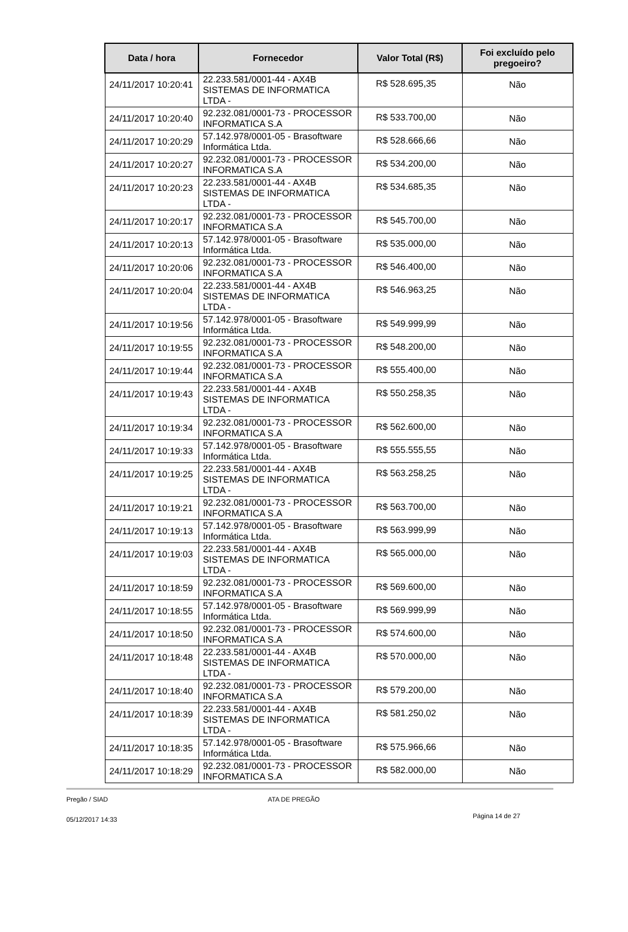| Data / hora | Fornecedor | Valor Total (R$) | Foi excluído pelo pregoeiro? |
| --- | --- | --- | --- |
| 24/11/2017 10:20:41 | 22.233.581/0001-44 - AX4B SISTEMAS DE INFORMATICA LTDA - | R$ 528.695,35 | Não |
| 24/11/2017 10:20:40 | 92.232.081/0001-73 - PROCESSOR INFORMATICA S.A | R$ 533.700,00 | Não |
| 24/11/2017 10:20:29 | 57.142.978/0001-05 - Brasoftware Informática Ltda. | R$ 528.666,66 | Não |
| 24/11/2017 10:20:27 | 92.232.081/0001-73 - PROCESSOR INFORMATICA S.A | R$ 534.200,00 | Não |
| 24/11/2017 10:20:23 | 22.233.581/0001-44 - AX4B SISTEMAS DE INFORMATICA LTDA - | R$ 534.685,35 | Não |
| 24/11/2017 10:20:17 | 92.232.081/0001-73 - PROCESSOR INFORMATICA S.A | R$ 545.700,00 | Não |
| 24/11/2017 10:20:13 | 57.142.978/0001-05 - Brasoftware Informática Ltda. | R$ 535.000,00 | Não |
| 24/11/2017 10:20:06 | 92.232.081/0001-73 - PROCESSOR INFORMATICA S.A | R$ 546.400,00 | Não |
| 24/11/2017 10:20:04 | 22.233.581/0001-44 - AX4B SISTEMAS DE INFORMATICA LTDA - | R$ 546.963,25 | Não |
| 24/11/2017 10:19:56 | 57.142.978/0001-05 - Brasoftware Informática Ltda. | R$ 549.999,99 | Não |
| 24/11/2017 10:19:55 | 92.232.081/0001-73 - PROCESSOR INFORMATICA S.A | R$ 548.200,00 | Não |
| 24/11/2017 10:19:44 | 92.232.081/0001-73 - PROCESSOR INFORMATICA S.A | R$ 555.400,00 | Não |
| 24/11/2017 10:19:43 | 22.233.581/0001-44 - AX4B SISTEMAS DE INFORMATICA LTDA - | R$ 550.258,35 | Não |
| 24/11/2017 10:19:34 | 92.232.081/0001-73 - PROCESSOR INFORMATICA S.A | R$ 562.600,00 | Não |
| 24/11/2017 10:19:33 | 57.142.978/0001-05 - Brasoftware Informática Ltda. | R$ 555.555,55 | Não |
| 24/11/2017 10:19:25 | 22.233.581/0001-44 - AX4B SISTEMAS DE INFORMATICA LTDA - | R$ 563.258,25 | Não |
| 24/11/2017 10:19:21 | 92.232.081/0001-73 - PROCESSOR INFORMATICA S.A | R$ 563.700,00 | Não |
| 24/11/2017 10:19:13 | 57.142.978/0001-05 - Brasoftware Informática Ltda. | R$ 563.999,99 | Não |
| 24/11/2017 10:19:03 | 22.233.581/0001-44 - AX4B SISTEMAS DE INFORMATICA LTDA - | R$ 565.000,00 | Não |
| 24/11/2017 10:18:59 | 92.232.081/0001-73 - PROCESSOR INFORMATICA S.A | R$ 569.600,00 | Não |
| 24/11/2017 10:18:55 | 57.142.978/0001-05 - Brasoftware Informática Ltda. | R$ 569.999,99 | Não |
| 24/11/2017 10:18:50 | 92.232.081/0001-73 - PROCESSOR INFORMATICA S.A | R$ 574.600,00 | Não |
| 24/11/2017 10:18:48 | 22.233.581/0001-44 - AX4B SISTEMAS DE INFORMATICA LTDA - | R$ 570.000,00 | Não |
| 24/11/2017 10:18:40 | 92.232.081/0001-73 - PROCESSOR INFORMATICA S.A | R$ 579.200,00 | Não |
| 24/11/2017 10:18:39 | 22.233.581/0001-44 - AX4B SISTEMAS DE INFORMATICA LTDA - | R$ 581.250,02 | Não |
| 24/11/2017 10:18:35 | 57.142.978/0001-05 - Brasoftware Informática Ltda. | R$ 575.966,66 | Não |
| 24/11/2017 10:18:29 | 92.232.081/0001-73 - PROCESSOR INFORMATICA S.A | R$ 582.000,00 | Não |
Pregão / SIAD ATA DE PREGÃO
05/12/2017 14:33 Página 14 de 27